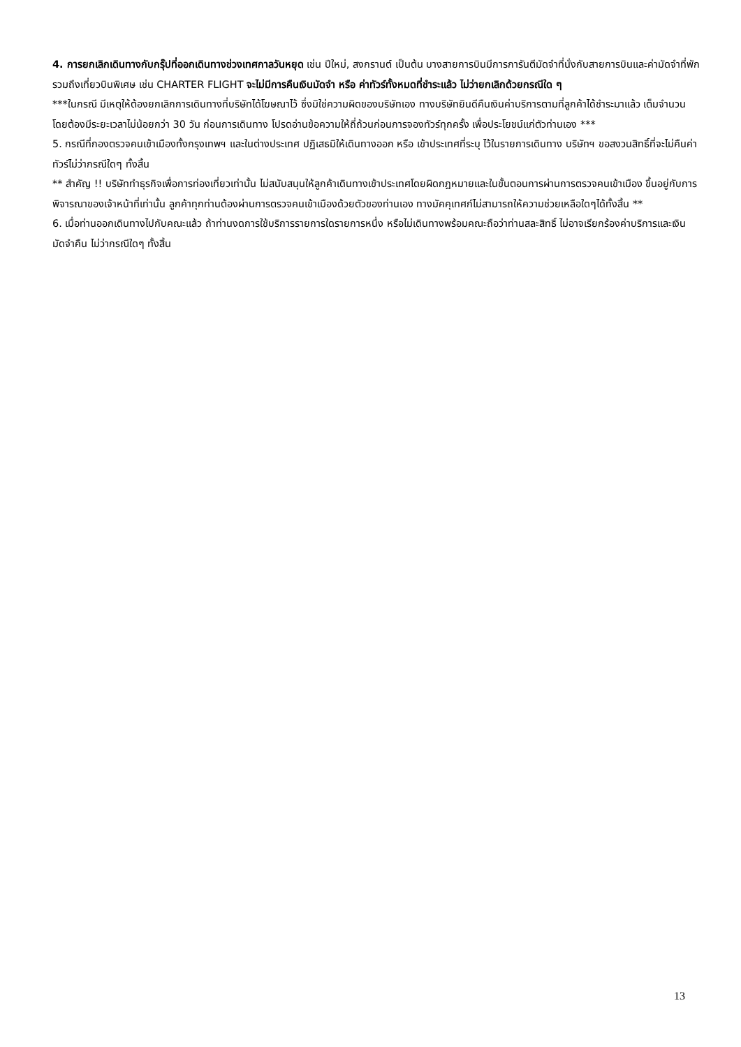4. การยกเลิกเดินทางกับกรุ๊ปที่ออกเดินทางช่วงเทศกาลวันหยุด เช่น ปีใหม่, สงกรานต์ เป็นต้น บางสายการบินมีการการันตีมัดจำที่นั่งกับสายการบินและค่ามัดจำที่พัก รวมถึงเที่ยวบินพิเศษ เช่น CHARTER FLIGHT จะไม่มีการคืนเงินมัดจำ หรือ ค่าทัวร์ทั้งหมดที่ชำระแล้ว ไม่ว่ายกเลิกด้วยกรณีใด ๆ
***ในกรณี มีเหตุให้ต้องยกเลิกการเดินทางที่บริษัทได้โฆษณาไว้ ซึ่งมิใช่ความผิดของบริษัทเอง ทางบริษัทยินดีคืนเงินค่าบริการตามที่ลูกค้าได้ชำระมาแล้ว เต็มจำนวน โดยต้องมีระยะเวลาไม่น้อยกว่า 30 วัน ก่อนการเดินทาง โปรดอ่านข้อความให้ถี่ถ้วนก่อนการจองทัวร์ทุกครั้ง เพื่อประโยชน์แก่ตัวท่านเอง ***
5. กรณีที่กองตรวจคนเข้าเมืองทั้งกรุงเทพฯ และในต่างประเทศ ปฏิเสธมิให้เดินทางออก หรือ เข้าประเทศที่ระบุ ไว้ในรายการเดินทาง บริษัทฯ ขอสงวนสิทธิ์ที่จะไม่คืนค่าทัวร์ไม่ว่ากรณีใดๆ ทั้งสิ้น
** สำคัญ !! บริษัททำธุรกิจเพื่อการท่องเที่ยวเท่านั้น ไม่สนับสนุนให้ลูกค้าเดินทางเข้าประเทศโดยผิดกฎหมายและในขั้นตอนการผ่านการตรวจคนเข้าเมือง ขึ้นอยู่กับการพิจารณาของเจ้าหน้าที่เท่านั้น ลูกค้าทุกท่านต้องผ่านการตรวจคนเข้าเมืองด้วยตัวของท่านเอง ทางมัคคุเทศก์ไม่สามารถให้ความช่วยเหลือใดๆได้ทั้งสิ้น **
6. เมื่อท่านออกเดินทางไปกับคณะแล้ว ถ้าท่านงดการใช้บริการรายการใดรายการหนึ่ง หรือไม่เดินทางพร้อมคณะถือว่าท่านสละสิทธิ์ ไม่อาจเรียกร้องค่าบริการและเงินมัดจำคืน ไม่ว่ากรณีใดๆ ทั้งสิ้น
13